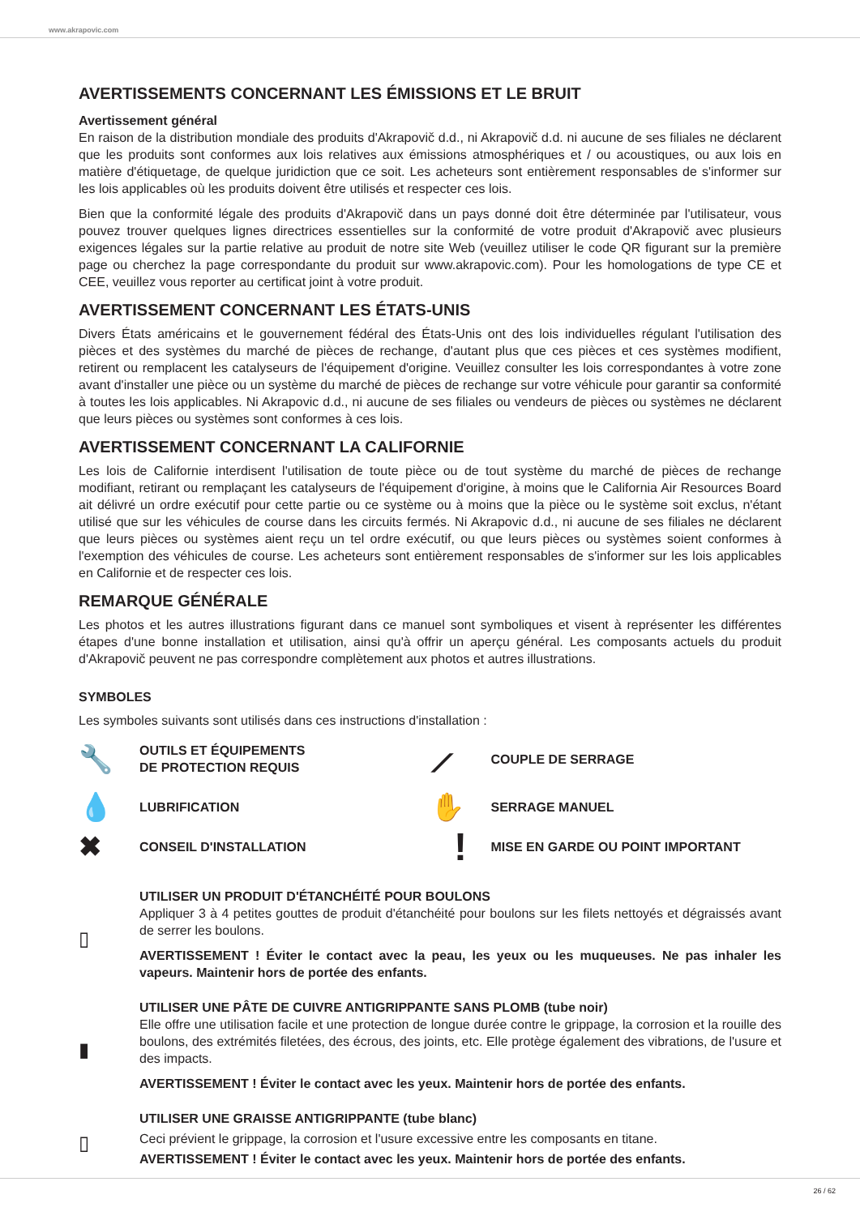www.akrapovic.com
AVERTISSEMENTS CONCERNANT LES ÉMISSIONS ET LE BRUIT
Avertissement général
En raison de la distribution mondiale des produits d'Akrapovič d.d., ni Akrapovič d.d. ni aucune de ses filiales ne déclarent que les produits sont conformes aux lois relatives aux émissions atmosphériques et / ou acoustiques, ou aux lois en matière d'étiquetage, de quelque juridiction que ce soit. Les acheteurs sont entièrement responsables de s'informer sur les lois applicables où les produits doivent être utilisés et respecter ces lois.
Bien que la conformité légale des produits d'Akrapovič dans un pays donné doit être déterminée par l'utilisateur, vous pouvez trouver quelques lignes directrices essentielles sur la conformité de votre produit d'Akrapovič avec plusieurs exigences légales sur la partie relative au produit de notre site Web (veuillez utiliser le code QR figurant sur la première page ou cherchez la page correspondante du produit sur www.akrapovic.com). Pour les homologations de type CE et CEE, veuillez vous reporter au certificat joint à votre produit.
AVERTISSEMENT CONCERNANT LES ÉTATS-UNIS
Divers États américains et le gouvernement fédéral des États-Unis ont des lois individuelles régulant l'utilisation des pièces et des systèmes du marché de pièces de rechange, d'autant plus que ces pièces et ces systèmes modifient, retirent ou remplacent les catalyseurs de l'équipement d'origine. Veuillez consulter les lois correspondantes à votre zone avant d'installer une pièce ou un système du marché de pièces de rechange sur votre véhicule pour garantir sa conformité à toutes les lois applicables. Ni Akrapovic d.d., ni aucune de ses filiales ou vendeurs de pièces ou systèmes ne déclarent que leurs pièces ou systèmes sont conformes à ces lois.
AVERTISSEMENT CONCERNANT LA CALIFORNIE
Les lois de Californie interdisent l'utilisation de toute pièce ou de tout système du marché de pièces de rechange modifiant, retirant ou remplaçant les catalyseurs de l'équipement d'origine, à moins que le California Air Resources Board ait délivré un ordre exécutif pour cette partie ou ce système ou à moins que la pièce ou le système soit exclus, n'étant utilisé que sur les véhicules de course dans les circuits fermés. Ni Akrapovic d.d., ni aucune de ses filiales ne déclarent que leurs pièces ou systèmes aient reçu un tel ordre exécutif, ou que leurs pièces ou systèmes soient conformes à l'exemption des véhicules de course. Les acheteurs sont entièrement responsables de s'informer sur les lois applicables en Californie et de respecter ces lois.
REMARQUE GÉNÉRALE
Les photos et les autres illustrations figurant dans ce manuel sont symboliques et visent à représenter les différentes étapes d'une bonne installation et utilisation, ainsi qu'à offrir un aperçu général. Les composants actuels du produit d'Akrapovič peuvent ne pas correspondre complètement aux photos et autres illustrations.
SYMBOLES
Les symboles suivants sont utilisés dans ces instructions d'installation :
🔧 OUTILS ET ÉQUIPEMENTS
DE PROTECTION REQUIS
⟋ COUPLE DE SERRAGE
💧 LUBRIFICATION
✋ SERRAGE MANUEL
✖ CONSEIL D'INSTALLATION
! MISE EN GARDE OU POINT IMPORTANT
▯
UTILISER UN PRODUIT D'ÉTANCHÉITÉ POUR BOULONS
Appliquer 3 à 4 petites gouttes de produit d'étanchéité pour boulons sur les filets nettoyés et dégraissés avant de serrer les boulons.
AVERTISSEMENT ! Éviter le contact avec la peau, les yeux ou les muqueuses. Ne pas inhaler les vapeurs. Maintenir hors de portée des enfants.
▮
UTILISER UNE PÂTE DE CUIVRE ANTIGRIPPANTE SANS PLOMB (tube noir)
Elle offre une utilisation facile et une protection de longue durée contre le grippage, la corrosion et la rouille des boulons, des extrémités filetées, des écrous, des joints, etc. Elle protège également des vibrations, de l'usure et des impacts.
AVERTISSEMENT ! Éviter le contact avec les yeux. Maintenir hors de portée des enfants.
▯
UTILISER UNE GRAISSE ANTIGRIPPANTE (tube blanc)
Ceci prévient le grippage, la corrosion et l'usure excessive entre les composants en titane.
AVERTISSEMENT ! Éviter le contact avec les yeux. Maintenir hors de portée des enfants.
26 / 62